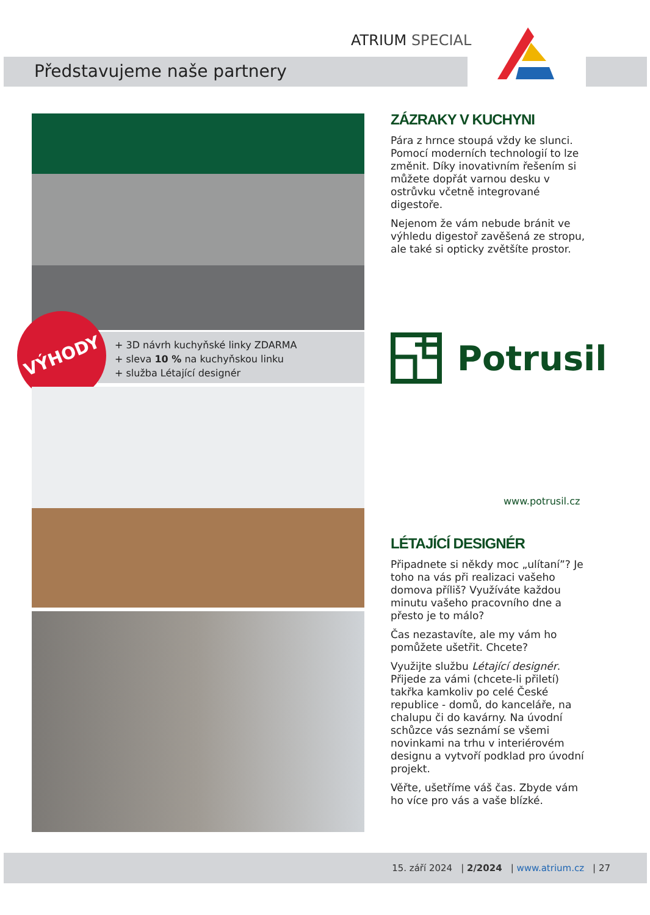ATRIUM SPECIAL
Představujeme naše partnery
+ 3D návrh kuchyňské linky ZDARMA
+ sleva 10 % na kuchyňskou linku
+ služba Létající designér
VÝHODY
ZÁZRAKY V KUCHYNI
Pára z hrnce stoupá vždy ke slunci. Pomocí moderních technologií to lze změnit. Díky inovativním řešením si můžete dopřát varnou desku v ostrůvku včetně integrované digestoře.
Nejenom že vám nebude bránit ve výhledu digestoř zavěšená ze stropu, ale také si opticky zvětšíte prostor.
Potrusil
www.potrusil.cz
LÉTAJÍCÍ DESIGNÉR
Připadnete si někdy moc „ulítaní”? Je toho na vás při realizaci vašeho domova příliš? Využíváte každou minutu vašeho pracovního dne a přesto je to málo?
Čas nezastavíte, ale my vám ho pomůžete ušetřit. Chcete?
Využijte službu Létající designér. Přijede za vámi (chcete-li přiletí) takřka kamkoliv po celé České republice - domů, do kanceláře, na chalupu či do kavárny. Na úvodní schůzce vás seznámí se všemi novinkami na trhu v interiérovém designu a vytvoří podklad pro úvodní projekt.
Věřte, ušetříme váš čas. Zbyde vám ho více pro vás a vaše blízké.
15. září 2024 | 2/2024 | www.atrium.cz | 27